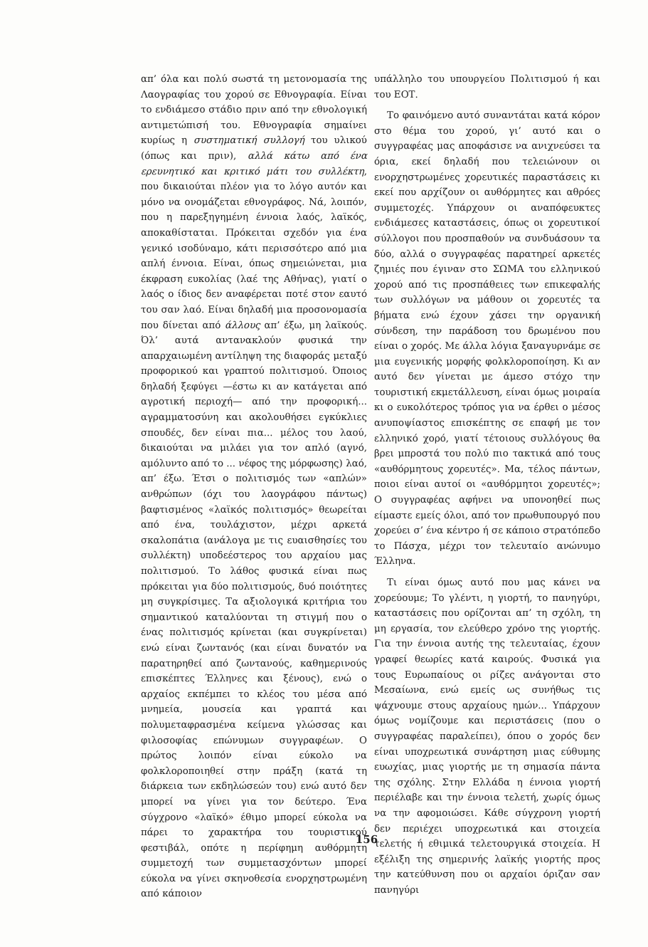απ’ όλα και πολύ σωστά τη μετονομασία της Λαογραφίας του χορού σε Εθνογραφία. Είναι το ενδιάμεσο στάδιο πριν από την εθνολογική αντιμετώπισή του. Εθνογραφία σημαίνει κυρίως η συστηματική συλλογή του υλικού (όπως και πριν), αλλά κάτω από ένα ερευνητικό και κριτικό μάτι του συλλέκτη, που δικαιούται πλέον για το λόγο αυτόν και μόνο να ονομάζεται εθνογράφος. Νά, λοιπόν, που η παρεξηγημένη έννοια λαός, λαϊκός, αποκαθίσταται. Πρόκειται σχεδόν για ένα γενικό ισοδύναμο, κάτι περισσότερο από μια απλή έννοια. Είναι, όπως σημειώνεται, μια έκφραση ευκολίας (λαέ της Αθήνας), γιατί ο λαός ο ίδιος δεν αναφέρεται ποτέ στον εαυτό του σαν λαό. Είναι δηλαδή μια προσονομασία που δίνεται από άλλους απ’ έξω, μη λαϊκούς. Όλ’ αυτά αντανακλούν φυσικά την απαρχαιωμένη αντίληψη της διαφοράς μεταξύ προφορικού και γραπτού πολιτισμού. Όποιος δηλαδή ξεφύγει —έστω κι αν κατάγεται από αγροτική περιοχή— από την προφορική... αγραμματοσύνη και ακολουθήσει εγκύκλιες σπουδές, δεν είναι πια... μέλος του λαού, δικαιούται να μιλάει για τον απλό (αγνό, αμόλυντο από το ... νέφος της μόρφωσης) λαό, απ’ έξω. Έτσι ο πολιτισμός των «απλών» ανθρώπων (όχι του λαογράφου πάντως) βαφτισμένος «λαϊκός πολιτισμός» θεωρείται από ένα, τουλάχιστον, μέχρι αρκετά σκαλοπάτια (ανάλογα με τις ευαισθησίες του συλλέκτη) υποδεέστερος του αρχαίου μας πολιτισμού. Το λάθος φυσικά είναι πως πρόκειται για δύο πολιτισμούς, δυό ποιότητες μη συγκρίσιμες. Τα αξιολογικά κριτήρια του σημαντικού καταλύονται τη στιγμή που ο ένας πολιτισμός κρίνεται (και συγκρίνεται) ενώ είναι ζωντανός (και είναι δυνατόν να παρατηρηθεί από ζωντανούς, καθημερινούς επισκέπτες Έλληνες και ξένους), ενώ ο αρχαίος εκπέμπει το κλέος του μέσα από μνημεία, μουσεία και γραπτά και πολυμεταφρασμένα κείμενα γλώσσας και φιλοσοφίας επώνυμων συγγραφέων. Ο πρώτος λοιπόν είναι εύκολο να φολκλοροποιηθεί στην πράξη (κατά τη διάρκεια των εκδηλώσεών του) ενώ αυτό δεν μπορεί να γίνει για τον δεύτερο. Ένα σύγχρονο «λαϊκό» έθιμο μπορεί εύκολα να πάρει το χαρακτήρα του τουριστικού φεστιβάλ, οπότε η περίφημη αυθόρμητη συμμετοχή των συμμετασχόντων μπορεί εύκολα να γίνει σκηνοθεσία ενορχηστρωμένη από κάποιον
υπάλληλο του υπουργείου Πολιτισμού ή και του ΕΟΤ.
Το φαινόμενο αυτό συναντάται κατά κόρον στο θέμα του χορού, γι’ αυτό και ο συγγραφέας μας αποφάσισε να ανιχνεύσει τα όρια, εκεί δηλαδή που τελειώνουν οι ενορχηστρωμένες χορευτικές παραστάσεις κι εκεί που αρχίζουν οι αυθόρμητες και αθρόες συμμετοχές. Υπάρχουν οι αναπόφευκτες ενδιάμεσες καταστάσεις, όπως οι χορευτικοί σύλλογοι που προσπαθούν να συνδυάσουν τα δύο, αλλά ο συγγραφέας παρατηρεί αρκετές ζημιές που έγιναν στο ΣΩΜΑ του ελληνικού χορού από τις προσπάθειες των επικεφαλής των συλλόγων να μάθουν οι χορευτές τα βήματα ενώ έχουν χάσει την οργανική σύνδεση, την παράδοση του δρωμένου που είναι ο χορός. Με άλλα λόγια ξαναγυρνάμε σε μια ευγενικής μορφής φολκλοροποίηση. Κι αν αυτό δεν γίνεται με άμεσο στόχο την τουριστική εκμετάλλευση, είναι όμως μοιραία κι ο ευκολότερος τρόπος για να έρθει ο μέσος ανυποψίαστος επισκέπτης σε επαφή με τον ελληνικό χορό, γιατί τέτοιους συλλόγους θα βρει μπροστά του πολύ πιο τακτικά από τους «αυθόρμητους χορευτές». Μα, τέλος πάντων, ποιοι είναι αυτοί οι «αυθόρμητοι χορευτές»; Ο συγγραφέας αφήνει να υπονοηθεί πως είμαστε εμείς όλοι, από τον πρωθυπουργό που χορεύει σ’ ένα κέντρο ή σε κάποιο στρατόπεδο το Πάσχα, μέχρι τον τελευταίο ανώνυμο Έλληνα.
Τι είναι όμως αυτό που μας κάνει να χορεύουμε; Το γλέντι, η γιορτή, το πανηγύρι, καταστάσεις που ορίζονται απ’ τη σχόλη, τη μη εργασία, τον ελεύθερο χρόνο της γιορτής. Για την έννοια αυτής της τελευταίας, έχουν γραφεί θεωρίες κατά καιρούς. Φυσικά για τους Ευρωπαίους οι ρίζες ανάγονται στο Μεσαίωνα, ενώ εμείς ως συνήθως τις ψάχνουμε στους αρχαίους ημών... Υπάρχουν όμως νομίζουμε και περιστάσεις (που ο συγγραφέας παραλείπει), όπου ο χορός δεν είναι υποχρεωτικά συνάρτηση μιας εύθυμης ευωχίας, μιας γιορτής με τη σημασία πάντα της σχόλης. Στην Ελλάδα η έννοια γιορτή περιέλαβε και την έννοια τελετή, χωρίς όμως να την αφομοιώσει. Κάθε σύγχρονη γιορτή δεν περιέχει υποχρεωτικά και στοιχεία τελετής ή εθιμικά τελετουργικά στοιχεία. Η εξέλιξη της σημερινής λαϊκής γιορτής προς την κατεύθυνση που οι αρχαίοι όριζαν σαν πανηγύρι
156